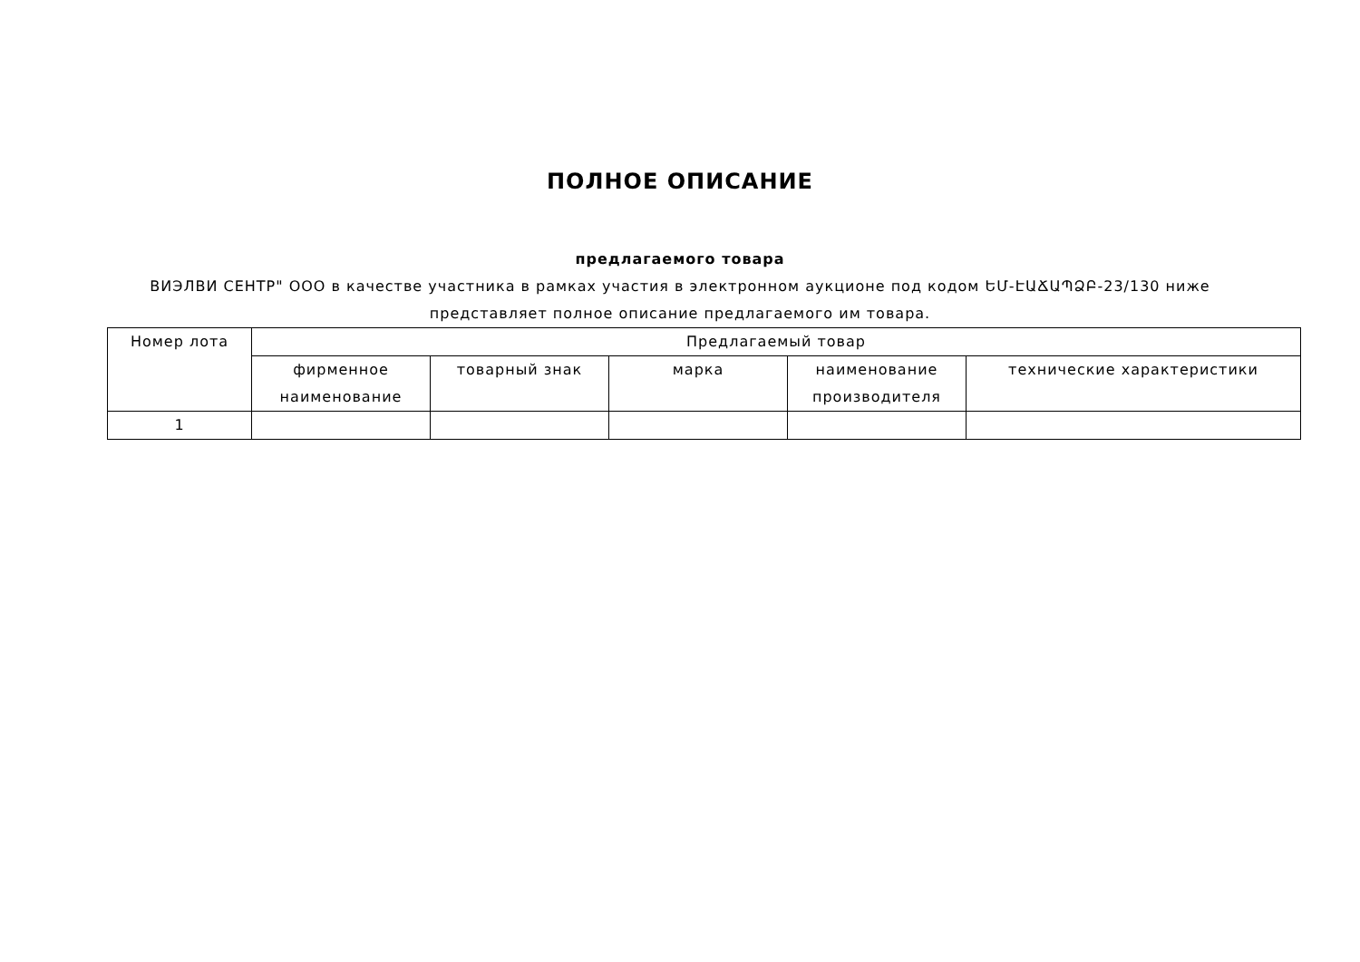ПОЛНОЕ ОПИСАНИЕ
предлагаемого товара
ВИЭЛВИ СЕНТР" ООО в качестве участника в рамках участия в электронном аукционе под кодом ԵՄ-ԷԱՃԱՊՁԲ-23/130 ниже представляет полное описание предлагаемого им товара.
| Номер лота | Предлагаемый товар | | | | |
| --- | --- | --- | --- | --- | --- |
| | фирменное наименование | товарный знак | марка | наименование производителя | технические характеристики |
| 1 | | | | | |